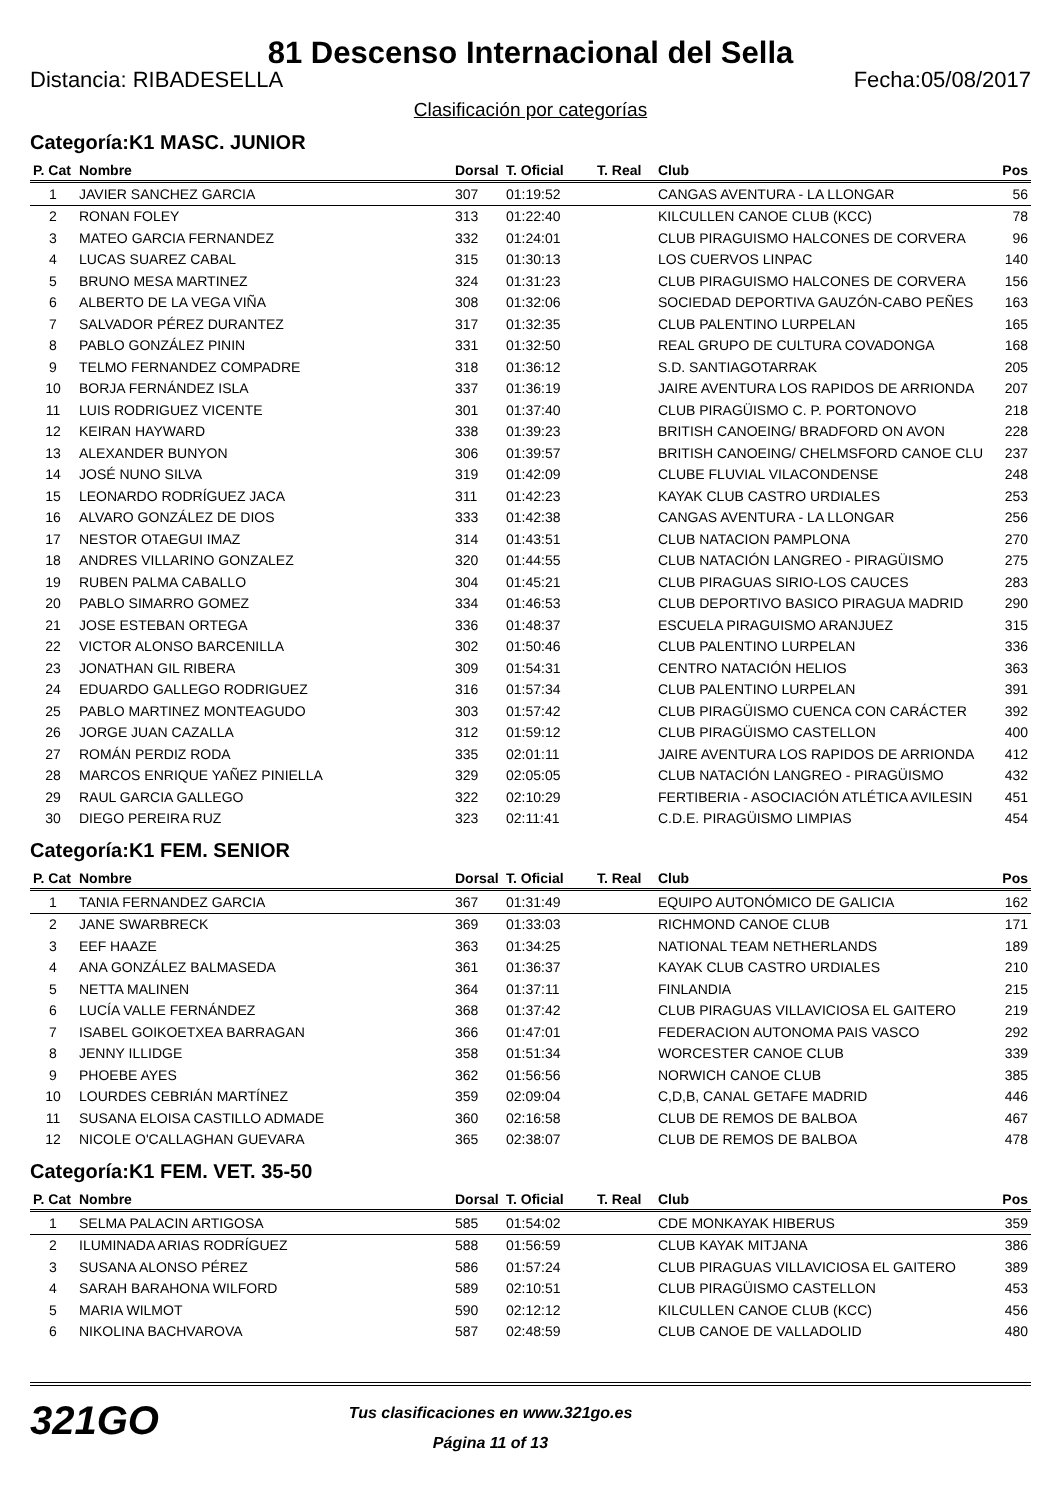81 Descenso Internacional del Sella
Distancia: RIBADESELLA Fecha:05/08/2017
Clasificación por categorías
Categoría:K1 MASC. JUNIOR
| P. Cat | Nombre | Dorsal | T. Oficial | T. Real | Club | Pos |
| --- | --- | --- | --- | --- | --- | --- |
| 1 | JAVIER SANCHEZ GARCIA | 307 | 01:19:52 | | CANGAS AVENTURA - LA LLONGAR | 56 |
| 2 | RONAN FOLEY | 313 | 01:22:40 | | KILCULLEN CANOE CLUB (KCC) | 78 |
| 3 | MATEO GARCIA FERNANDEZ | 332 | 01:24:01 | | CLUB PIRAGUISMO HALCONES DE CORVERA | 96 |
| 4 | LUCAS SUAREZ CABAL | 315 | 01:30:13 | | LOS CUERVOS LINPAC | 140 |
| 5 | BRUNO MESA MARTINEZ | 324 | 01:31:23 | | CLUB PIRAGUISMO HALCONES DE CORVERA | 156 |
| 6 | ALBERTO DE LA VEGA VIÑA | 308 | 01:32:06 | | SOCIEDAD DEPORTIVA GAUZÓN-CABO PEÑES | 163 |
| 7 | SALVADOR PÉREZ DURANTEZ | 317 | 01:32:35 | | CLUB PALENTINO LURPELAN | 165 |
| 8 | PABLO GONZÁLEZ PININ | 331 | 01:32:50 | | REAL GRUPO DE CULTURA COVADONGA | 168 |
| 9 | TELMO FERNANDEZ COMPADRE | 318 | 01:36:12 | | S.D. SANTIAGOTARRAK | 205 |
| 10 | BORJA FERNÁNDEZ ISLA | 337 | 01:36:19 | | JAIRE AVENTURA LOS RAPIDOS DE ARRIONDA | 207 |
| 11 | LUIS RODRIGUEZ VICENTE | 301 | 01:37:40 | | CLUB PIRAGÜISMO C. P. PORTONOVO | 218 |
| 12 | KEIRAN HAYWARD | 338 | 01:39:23 | | BRITISH CANOEING/ BRADFORD ON AVON | 228 |
| 13 | ALEXANDER BUNYON | 306 | 01:39:57 | | BRITISH CANOEING/ CHELMSFORD CANOE CLU | 237 |
| 14 | JOSÉ NUNO SILVA | 319 | 01:42:09 | | CLUBE FLUVIAL VILACONDENSE | 248 |
| 15 | LEONARDO RODRÍGUEZ JACA | 311 | 01:42:23 | | KAYAK CLUB CASTRO URDIALES | 253 |
| 16 | ALVARO GONZÁLEZ DE DIOS | 333 | 01:42:38 | | CANGAS AVENTURA - LA LLONGAR | 256 |
| 17 | NESTOR OTAEGUI IMAZ | 314 | 01:43:51 | | CLUB NATACION PAMPLONA | 270 |
| 18 | ANDRES VILLARINO GONZALEZ | 320 | 01:44:55 | | CLUB NATACIÓN LANGREO - PIRAGÜISMO | 275 |
| 19 | RUBEN PALMA CABALLO | 304 | 01:45:21 | | CLUB PIRAGUAS SIRIO-LOS CAUCES | 283 |
| 20 | PABLO SIMARRO GOMEZ | 334 | 01:46:53 | | CLUB DEPORTIVO BASICO PIRAGUA MADRID | 290 |
| 21 | JOSE ESTEBAN ORTEGA | 336 | 01:48:37 | | ESCUELA PIRAGUISMO ARANJUEZ | 315 |
| 22 | VICTOR ALONSO BARCENILLA | 302 | 01:50:46 | | CLUB PALENTINO LURPELAN | 336 |
| 23 | JONATHAN GIL RIBERA | 309 | 01:54:31 | | CENTRO NATACIÓN HELIOS | 363 |
| 24 | EDUARDO GALLEGO RODRIGUEZ | 316 | 01:57:34 | | CLUB PALENTINO LURPELAN | 391 |
| 25 | PABLO MARTINEZ MONTEAGUDO | 303 | 01:57:42 | | CLUB PIRAGÜISMO CUENCA CON CARÁCTER | 392 |
| 26 | JORGE JUAN CAZALLA | 312 | 01:59:12 | | CLUB PIRAGÜISMO CASTELLON | 400 |
| 27 | ROMÁN PERDIZ RODA | 335 | 02:01:11 | | JAIRE AVENTURA LOS RAPIDOS DE ARRIONDA | 412 |
| 28 | MARCOS ENRIQUE YAÑEZ PINIELLA | 329 | 02:05:05 | | CLUB NATACIÓN LANGREO - PIRAGÜISMO | 432 |
| 29 | RAUL GARCIA GALLEGO | 322 | 02:10:29 | | FERTIBERIA - ASOCIACIÓN ATLÉTICA AVILESIN | 451 |
| 30 | DIEGO PEREIRA RUZ | 323 | 02:11:41 | | C.D.E. PIRAGÜISMO LIMPIAS | 454 |
Categoría:K1 FEM. SENIOR
| P. Cat | Nombre | Dorsal | T. Oficial | T. Real | Club | Pos |
| --- | --- | --- | --- | --- | --- | --- |
| 1 | TANIA FERNANDEZ GARCIA | 367 | 01:31:49 | | EQUIPO AUTONÓMICO DE GALICIA | 162 |
| 2 | JANE SWARBRECK | 369 | 01:33:03 | | RICHMOND CANOE CLUB | 171 |
| 3 | EEF HAAZE | 363 | 01:34:25 | | NATIONAL TEAM NETHERLANDS | 189 |
| 4 | ANA GONZÁLEZ BALMASEDA | 361 | 01:36:37 | | KAYAK CLUB CASTRO URDIALES | 210 |
| 5 | NETTA MALINEN | 364 | 01:37:11 | | FINLANDIA | 215 |
| 6 | LUCÍA VALLE FERNÁNDEZ | 368 | 01:37:42 | | CLUB PIRAGUAS VILLAVICIOSA EL GAITERO | 219 |
| 7 | ISABEL GOIKOETXEA BARRAGAN | 366 | 01:47:01 | | FEDERACION AUTONOMA PAIS VASCO | 292 |
| 8 | JENNY ILLIDGE | 358 | 01:51:34 | | WORCESTER CANOE CLUB | 339 |
| 9 | PHOEBE AYES | 362 | 01:56:56 | | NORWICH CANOE CLUB | 385 |
| 10 | LOURDES CEBRIÁN MARTÍNEZ | 359 | 02:09:04 | | C,D,B, CANAL GETAFE MADRID | 446 |
| 11 | SUSANA ELOISA CASTILLO ADMADE | 360 | 02:16:58 | | CLUB DE REMOS DE BALBOA | 467 |
| 12 | NICOLE O'CALLAGHAN GUEVARA | 365 | 02:38:07 | | CLUB DE REMOS DE BALBOA | 478 |
Categoría:K1 FEM. VET. 35-50
| P. Cat | Nombre | Dorsal | T. Oficial | T. Real | Club | Pos |
| --- | --- | --- | --- | --- | --- | --- |
| 1 | SELMA PALACIN ARTIGOSA | 585 | 01:54:02 | | CDE MONKAYAK HIBERUS | 359 |
| 2 | ILUMINADA ARIAS RODRÍGUEZ | 588 | 01:56:59 | | CLUB KAYAK MITJANA | 386 |
| 3 | SUSANA ALONSO PÉREZ | 586 | 01:57:24 | | CLUB PIRAGUAS VILLAVICIOSA EL GAITERO | 389 |
| 4 | SARAH BARAHONA WILFORD | 589 | 02:10:51 | | CLUB PIRAGÜISMO CASTELLON | 453 |
| 5 | MARIA WILMOT | 590 | 02:12:12 | | KILCULLEN CANOE CLUB (KCC) | 456 |
| 6 | NIKOLINA BACHVAROVA | 587 | 02:48:59 | | CLUB CANOE DE VALLADOLID | 480 |
321GO
Tus clasificaciones en www.321go.es
Página 11 of 13